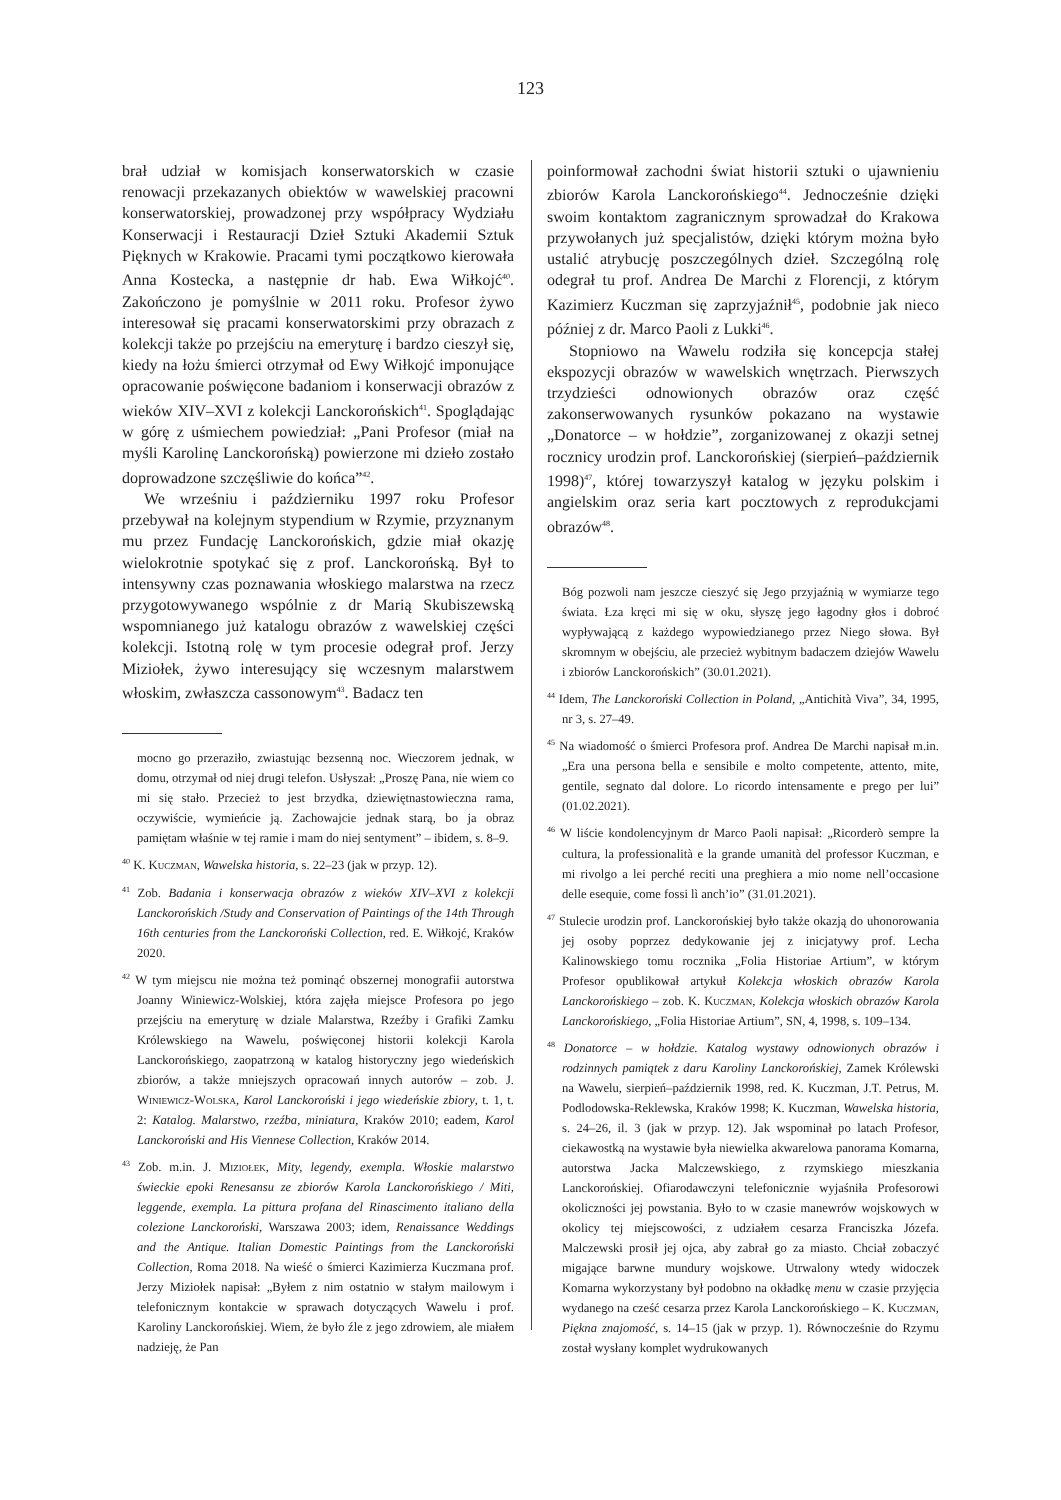123
brał udział w komisjach konserwatorskich w czasie renowacji przekazanych obiektów w wawelskiej pracowni konserwatorskiej, prowadzonej przy współpracy Wydziału Konserwacji i Restauracji Dzieł Sztuki Akademii Sztuk Pięknych w Krakowie. Pracami tymi początkowo kierowała Anna Kostecka, a następnie dr hab. Ewa Wiłkojć<sup>40</sup>. Zakończono je pomyślnie w 2011 roku. Profesor żywo interesował się pracami konserwatorskimi przy obrazach z kolekcji także po przejściu na emeryturę i bardzo cieszył się, kiedy na łożu śmierci otrzymał od Ewy Wiłkojć imponujące opracowanie poświęcone badaniom i konserwacji obrazów z wieków XIV–XVI z kolekcji Lanckorońskich<sup>41</sup>. Spoglądając w górę z uśmiechem powiedział: „Pani Profesor (miał na myśli Karolinę Lanckorońską) powierzone mi dzieło zostało doprowadzone szczęśliwie do końca”<sup>42</sup>.
We wrześniu i październiku 1997 roku Profesor przebywał na kolejnym stypendium w Rzymie, przyznanym mu przez Fundację Lanckorońskich, gdzie miał okazję wielokrotnie spotykać się z prof. Lanckorońską. Był to intensywny czas poznawania włoskiego malarstwa na rzecz przygotowywanego wspólnie z dr Marią Skubiszewską wspomnianego już katalogu obrazów z wawelskiej części kolekcji. Istotną rolę w tym procesie odegrał prof. Jerzy Miziołek, żywo interesujący się wczesnym malarstwem włoskim, zwłaszcza cassonowym<sup>43</sup>. Badacz ten
mocno go przeraziło, zwiastując bezsenną noc. Wieczorem jednak, w domu, otrzymał od niej drugi telefon. Usłyszał: „Proszę Pana, nie wiem co mi się stało. Przecież to jest brzydka, dziewiętnastowieczna rama, oczywiście, wymieńcie ją. Zachowajcie jednak starą, bo ja obraz pamiętam właśnie w tej ramie i mam do niej sentyment” – ibidem, s. 8–9.
<sup>40</sup> K. Kuczman, Wawelska historia, s. 22–23 (jak w przyp. 12).
<sup>41</sup> Zob. Badania i konserwacja obrazów z wieków XIV–XVI z kolekcji Lanckorońskich /Study and Conservation of Paintings of the 14th Through 16th centuries from the Lanckoroński Collection, red. E. Wiłkojć, Kraków 2020.
<sup>42</sup> W tym miejscu nie można też pominąć obszernej monografii autorstwa Joanny Winiewicz-Wolskiej, która zajęła miejsce Profesora po jego przejściu na emeryturę w dziale Malarstwa, Rzeźby i Grafiki Zamku Królewskiego na Wawelu, poświęconej historii kolekcji Karola Lanckorońskiego, zaopatrzoną w katalog historyczny jego wiedeńskich zbiorów, a także mniejszych opracowań innych autorów – zob. J. Winiewicz-Wolska, Karol Lanckoroński i jego wiedeńskie zbiory, t. 1, t. 2: Katalog. Malarstwo, rzeźba, miniatura, Kraków 2010; eadem, Karol Lanckoroński and His Viennese Collection, Kraków 2014.
<sup>43</sup> Zob. m.in. J. Miziołek, Mity, legendy, exempla. Włoskie malarstwo świeckie epoki Renesansu ze zbiorów Karola Lanckorońskiego / Miti, leggende, exempla. La pittura profana del Rinascimento italiano della colezione Lanckoroński, Warszawa 2003; idem, Renaissance Weddings and the Antique. Italian Domestic Paintings from the Lanckoroński Collection, Roma 2018. Na wieść o śmierci Kazimierza Kuczmana prof. Jerzy Miziołek napisał: „Byłem z nim ostatnio w stałym mailowym i telefonicznym kontakcie w sprawach dotyczących Wawelu i prof. Karoliny Lanckorońskiej. Wiem, że było źle z jego zdrowiem, ale miałem nadzieję, że Pan
poinformował zachodni świat historii sztuki o ujawnieniu zbiorów Karola Lanckorońskiego<sup>44</sup>. Jednocześnie dzięki swoim kontaktom zagranicznym sprowadzał do Krakowa przywołanych już specjalistów, dzięki którym można było ustalić atrybucję poszczególnych dzieł. Szczególną rolę odegrał tu prof. Andrea De Marchi z Florencji, z którym Kazimierz Kuczman się zaprzyjaźnił<sup>45</sup>, podobnie jak nieco później z dr. Marco Paoli z Lukki<sup>46</sup>.
Stopniowo na Wawelu rodziła się koncepcja stałej ekspozycji obrazów w wawelskich wnętrzach. Pierwszych trzydzieści odnowionych obrazów oraz część zakonserwowanych rysunków pokazano na wystawie „Donatorce – w hołdzie”, zorganizowanej z okazji setnej rocznicy urodzin prof. Lanckorońskiej (sierpień–październik 1998)<sup>47</sup>, której towarzyszył katalog w języku polskim i angielskim oraz seria kart pocztowych z reprodukcjami obrazów<sup>48</sup>.
Bóg pozwoli nam jeszcze cieszyć się Jego przyjaźnią w wymiarze tego świata. Łza kręci mi się w oku, słyszę jego łagodny głos i dobroć wypływającą z każdego wypowiedzianego przez Niego słowa. Był skromnym w obejściu, ale przecież wybitnym badaczem dziejów Wawelu i zbiorów Lanckorońskich” (30.01.2021).
<sup>44</sup> Idem, The Lanckoroński Collection in Poland, „Antichità Viva”, 34, 1995, nr 3, s. 27–49.
<sup>45</sup> Na wiadomość o śmierci Profesora prof. Andrea De Marchi napisał m.in. „Era una persona bella e sensibile e molto competente, attento, mite, gentile, segnato dal dolore. Lo ricordo intensamente e prego per lui” (01.02.2021).
<sup>46</sup> W liście kondolencyjnym dr Marco Paoli napisał: „Ricorderò sempre la cultura, la professionalità e la grande umanità del professor Kuczman, e mi rivolgo a lei perché reciti una preghiera a mio nome nell’occasione delle esequie, come fossi lì anch’io” (31.01.2021).
<sup>47</sup> Stulecie urodzin prof. Lanckorońskiej było także okazją do uhonorowania jej osoby poprzez dedykowanie jej z inicjatywy prof. Lecha Kalinowskiego tomu rocznika „Folia Historiae Artium”, w którym Profesor opublikował artykuł Kolekcja włoskich obrazów Karola Lanckorońskiego – zob. K. Kuczman, Kolekcja włoskich obrazów Karola Lanckorońskiego, „Folia Historiae Artium”, SN, 4, 1998, s. 109–134.
<sup>48</sup> Donatorce – w hołdzie. Katalog wystawy odnowionych obrazów i rodzinnych pamiątek z daru Karoliny Lanckorońskiej, Zamek Królewski na Wawelu, sierpień–październik 1998, red. K. Kuczman, J.T. Petrus, M. Podlodowska-Reklewska, Kraków 1998; K. Kuczman, Wawelska historia, s. 24–26, il. 3 (jak w przyp. 12). Jak wspominał po latach Profesor, ciekawostką na wystawie była niewielka akwarelowa panorama Komarna, autorstwa Jacka Malczewskiego, z rzymskiego mieszkania Lanckorońskiej. Ofiarodawczyni telefonicznie wyjaśniła Profesorowi okoliczności jej powstania. Było to w czasie manewrów wojskowych w okolicy tej miejscowości, z udziałem cesarza Franciszka Józefa. Malczewski prosił jej ojca, aby zabrał go za miasto. Chciał zobaczyć migające barwne mundury wojskowe. Utrwalony wtedy widoczek Komarna wykorzystany był podobno na okładkę menu w czasie przyjęcia wydanego na cześć cesarza przez Karola Lanckorońskiego – K. Kuczman, Piękna znajomość, s. 14–15 (jak w przyp. 1). Równocześnie do Rzymu został wysłany komplet wydrukowanych